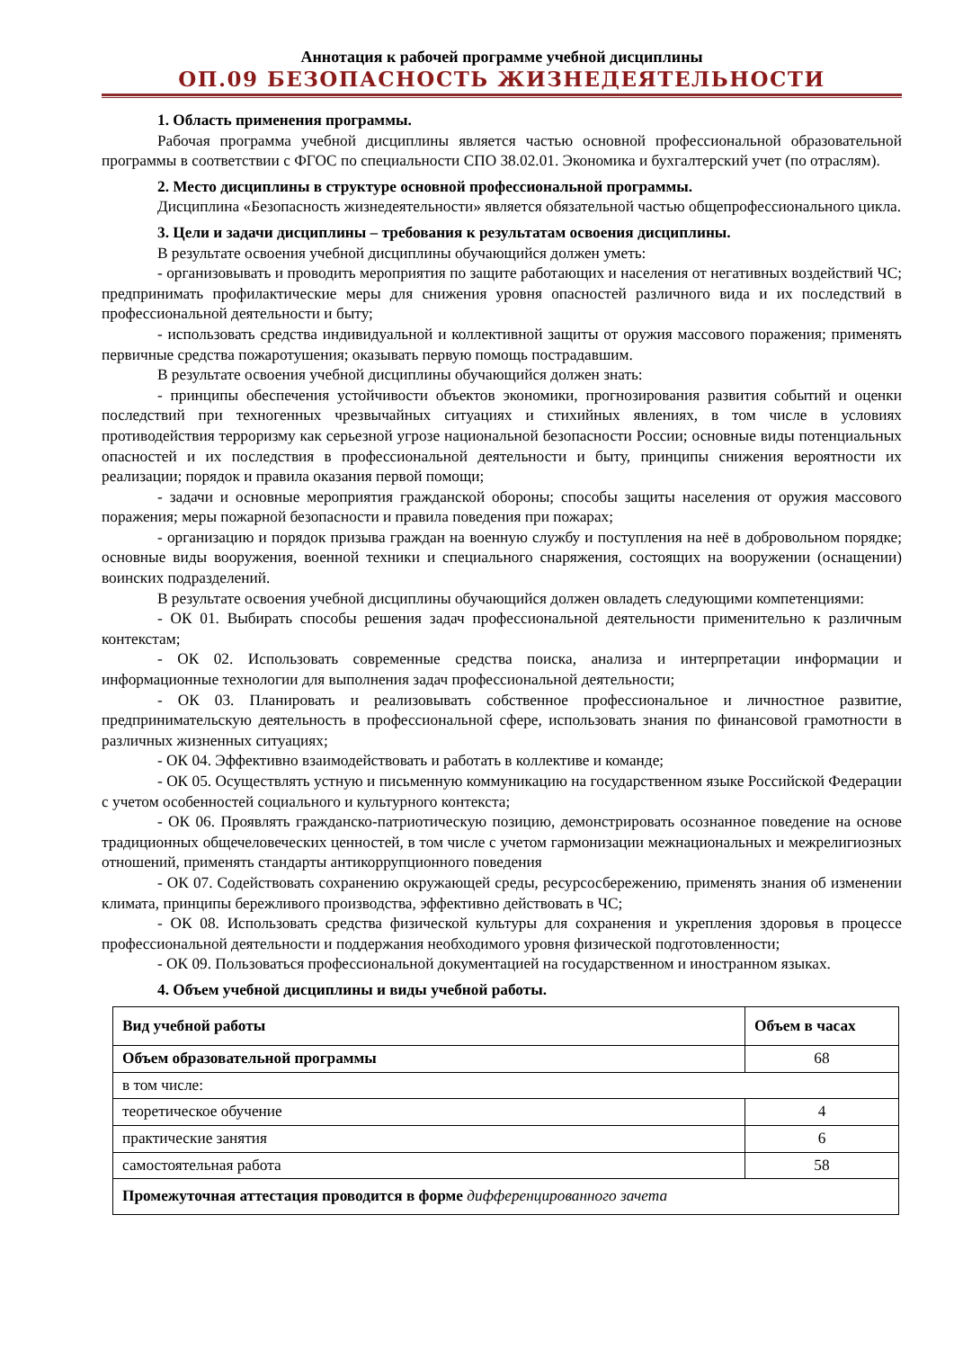Аннотация к рабочей программе учебной дисциплины
ОП.09 БЕЗОПАСНОСТЬ ЖИЗНЕДЕЯТЕЛЬНОСТИ
1. Область применения программы.
Рабочая программа учебной дисциплины является частью основной профессиональной образовательной программы в соответствии с ФГОС по специальности СПО 38.02.01. Экономика и бухгалтерский учет (по отраслям).
2. Место дисциплины в структуре основной профессиональной программы.
Дисциплина «Безопасность жизнедеятельности» является обязательной частью общепрофессионального цикла.
3. Цели и задачи дисциплины – требования к результатам освоения дисциплины.
В результате освоения учебной дисциплины обучающийся должен уметь:
- организовывать и проводить мероприятия по защите работающих и населения от негативных воздействий ЧС; предпринимать профилактические меры для снижения уровня опасностей различного вида и их последствий в профессиональной деятельности и быту;
- использовать средства индивидуальной и коллективной защиты от оружия массового поражения; применять первичные средства пожаротушения; оказывать первую помощь пострадавшим.
В результате освоения учебной дисциплины обучающийся должен знать:
- принципы обеспечения устойчивости объектов экономики, прогнозирования развития событий и оценки последствий при техногенных чрезвычайных ситуациях и стихийных явлениях, в том числе в условиях противодействия терроризму как серьезной угрозе национальной безопасности России; основные виды потенциальных опасностей и их последствия в профессиональной деятельности и быту, принципы снижения вероятности их реализации; порядок и правила оказания первой помощи;
- задачи и основные мероприятия гражданской обороны; способы защиты населения от оружия массового поражения; меры пожарной безопасности и правила поведения при пожарах;
- организацию и порядок призыва граждан на военную службу и поступления на неё в добровольном порядке; основные виды вооружения, военной техники и специального снаряжения, состоящих на вооружении (оснащении) воинских подразделений.
В результате освоения учебной дисциплины обучающийся должен овладеть следующими компетенциями:
- ОК 01. Выбирать способы решения задач профессиональной деятельности применительно к различным контекстам;
- ОК 02. Использовать современные средства поиска, анализа и интерпретации информации и информационные технологии для выполнения задач профессиональной деятельности;
- ОК 03. Планировать и реализовывать собственное профессиональное и личностное развитие, предпринимательскую деятельность в профессиональной сфере, использовать знания по финансовой грамотности в различных жизненных ситуациях;
- ОК 04. Эффективно взаимодействовать и работать в коллективе и команде;
- ОК 05. Осуществлять устную и письменную коммуникацию на государственном языке Российской Федерации с учетом особенностей социального и культурного контекста;
- ОК 06. Проявлять гражданско-патриотическую позицию, демонстрировать осознанное поведение на основе традиционных общечеловеческих ценностей, в том числе с учетом гармонизации межнациональных и межрелигиозных отношений, применять стандарты антикоррупционного поведения
- ОК 07. Содействовать сохранению окружающей среды, ресурсосбережению, применять знания об изменении климата, принципы бережливого производства, эффективно действовать в ЧС;
- ОК 08. Использовать средства физической культуры для сохранения и укрепления здоровья в процессе профессиональной деятельности и поддержания необходимого уровня физической подготовленности;
- ОК 09. Пользоваться профессиональной документацией на государственном и иностранном языках.
4. Объем учебной дисциплины и виды учебной работы.
| Вид учебной работы | Объем в часах |
| --- | --- |
| Объем образовательной программы | 68 |
| в том числе: | |
| теоретическое обучение | 4 |
| практические занятия | 6 |
| самостоятельная работа | 58 |
| Промежуточная аттестация проводится в форме дифференцированного зачета | |